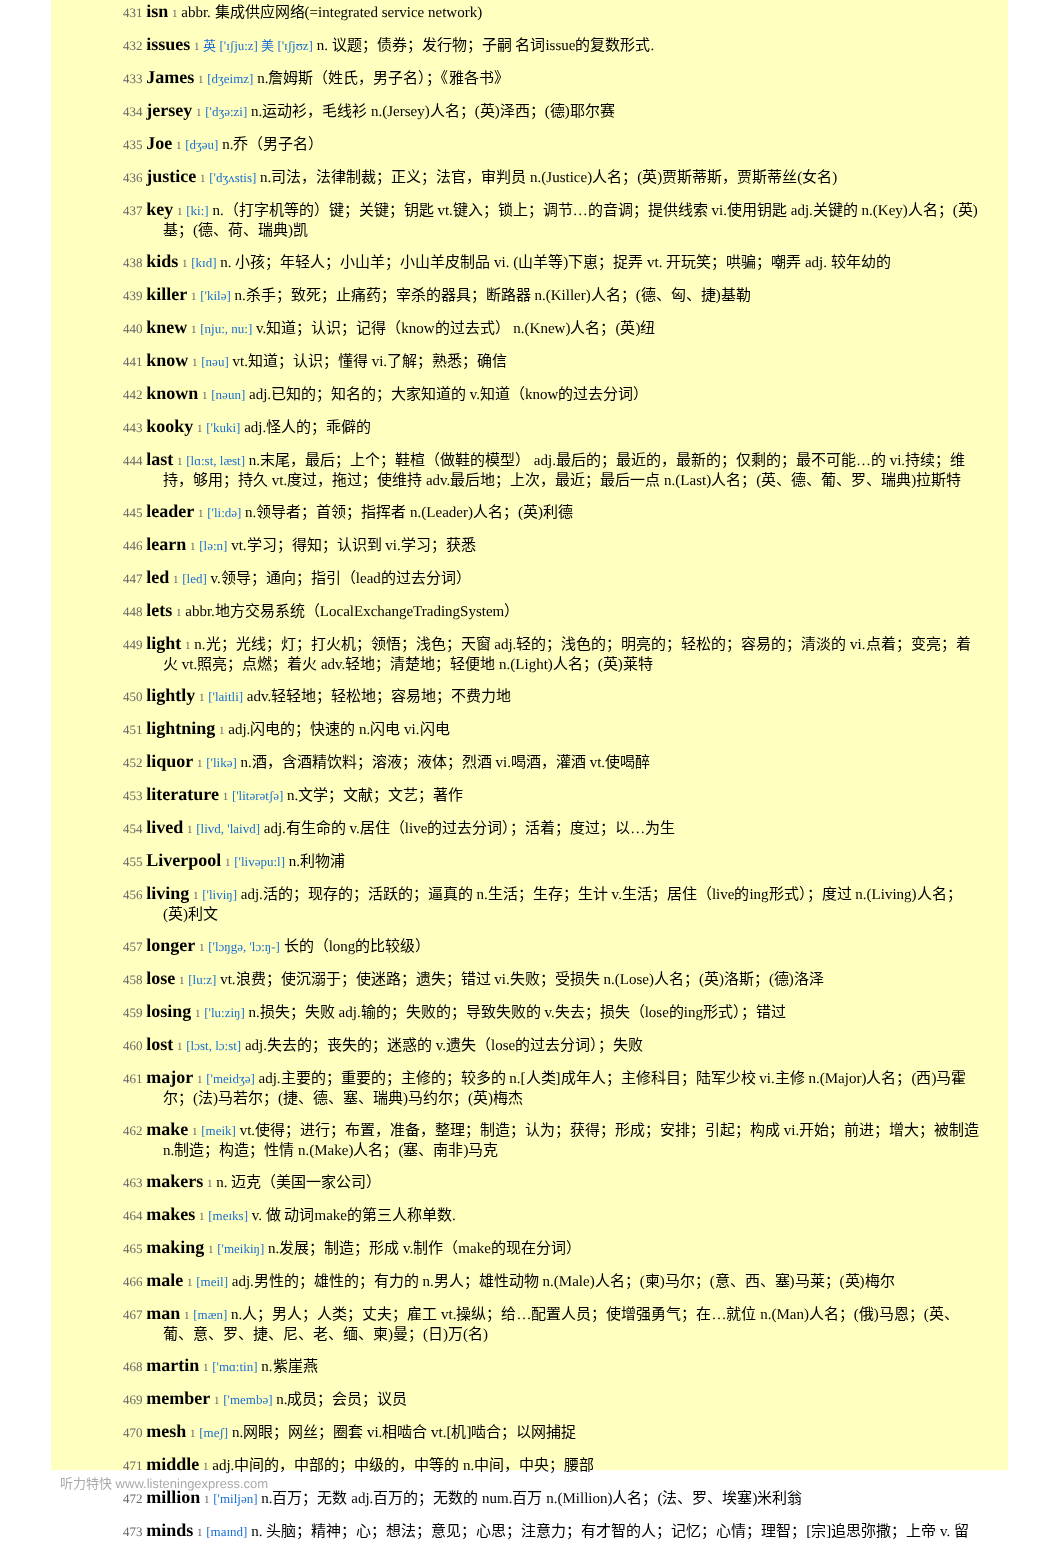431 isn 1 abbr. 集成供应网络(=integrated service network)
432 issues 1 英 ['ɪʃju:z] 美 ['ɪʃjʊz] n. 议题；债券；发行物；子嗣 名词issue的复数形式.
433 James 1 [dʒeimz] n.詹姆斯（姓氏，男子名）；《雅各书》
434 jersey 1 ['dʒə:zi] n.运动衫，毛线衫 n.(Jersey)人名；(英)泽西；(德)耶尔赛
435 Joe 1 [dʒəu] n.乔（男子名）
436 justice 1 ['dʒʌstis] n.司法，法律制裁；正义；法官，审判员 n.(Justice)人名；(英)贾斯蒂斯，贾斯蒂丝(女名)
437 key 1 [ki:] n.（打字机等的）键；关键；钥匙 vt.键入；锁上；调节…的音调；提供线索 vi.使用钥匙 adj.关键的 n.(Key)人名；(英)基；(德、荷、瑞典)凯
438 kids 1 [kɪd] n. 小孩；年轻人；小山羊；小山羊皮制品 vi. (山羊等)下崽；捉弄 vt. 开玩笑；哄骗；嘲弄 adj. 较年幼的
439 killer 1 ['kilə] n.杀手；致死；止痛药；宰杀的器具；断路器 n.(Killer)人名；(德、匈、捷)基勒
440 knew 1 [nju:, nu:] v.知道；认识；记得（know的过去式） n.(Knew)人名；(英)纽
441 know 1 [nəu] vt.知道；认识；懂得 vi.了解；熟悉；确信
442 known 1 [nəun] adj.已知的；知名的；大家知道的 v.知道（know的过去分词）
443 kooky 1 ['kuki] adj.怪人的；乖僻的
444 last 1 [lɑ:st, læst] n.末尾，最后；上个；鞋楦（做鞋的模型） adj.最后的；最近的，最新的；仅剩的；最不可能…的 vi.持续；维持，够用；持久 vt.度过，拖过；使维持 adv.最后地；上次，最近；最后一点 n.(Last)人名；(英、德、葡、罗、瑞典)拉斯特
445 leader 1 ['li:də] n.领导者；首领；指挥者 n.(Leader)人名；(英)利德
446 learn 1 [lə:n] vt.学习；得知；认识到 vi.学习；获悉
447 led 1 [led] v.领导；通向；指引（lead的过去分词）
448 lets 1 abbr.地方交易系统（LocalExchangeTradingSystem）
449 light 1 n.光；光线；灯；打火机；领悟；浅色；天窗 adj.轻的；浅色的；明亮的；轻松的；容易的；清淡的 vi.点着；变亮；着火 vt.照亮；点燃；着火 adv.轻地；清楚地；轻便地 n.(Light)人名；(英)莱特
450 lightly 1 ['laitli] adv.轻轻地；轻松地；容易地；不费力地
451 lightning 1 adj.闪电的；快速的 n.闪电 vi.闪电
452 liquor 1 ['likə] n.酒，含酒精饮料；溶液；液体；烈酒 vi.喝酒，灌酒 vt.使喝醉
453 literature 1 ['litərətʃə] n.文学；文献；文艺；著作
454 lived 1 [livd, 'laivd] adj.有生命的 v.居住（live的过去分词）；活着；度过；以…为生
455 Liverpool 1 ['livəpu:l] n.利物浦
456 living 1 ['liviŋ] adj.活的；现存的；活跃的；逼真的 n.生活；生存；生计 v.生活；居住（live的ing形式）；度过 n.(Living)人名；(英)利文
457 longer 1 ['lɔŋgə, 'lɔ:ŋ-] 长的（long的比较级）
458 lose 1 [lu:z] vt.浪费；使沉溺于；使迷路；遗失；错过 vi.失败；受损失 n.(Lose)人名；(英)洛斯；(德)洛泽
459 losing 1 ['lu:ziŋ] n.损失；失败 adj.输的；失败的；导致失败的 v.失去；损失（lose的ing形式）；错过
460 lost 1 [lɔst, lɔ:st] adj.失去的；丧失的；迷惑的 v.遗失（lose的过去分词）；失败
461 major 1 ['meidʒə] adj.主要的；重要的；主修的；较多的 n.[人类]成年人；主修科目；陆军少校 vi.主修 n.(Major)人名；(西)马霍尔；(法)马若尔；(捷、德、塞、瑞典)马约尔；(英)梅杰
462 make 1 [meik] vt.使得；进行；布置，准备，整理；制造；认为；获得；形成；安排；引起；构成 vi.开始；前进；增大；被制造 n.制造；构造；性情 n.(Make)人名；(塞、南非)马克
463 makers 1 n. 迈克（美国一家公司）
464 makes 1 [meɪks] v. 做 动词make的第三人称单数.
465 making 1 ['meikiŋ] n.发展；制造；形成 v.制作（make的现在分词）
466 male 1 [meil] adj.男性的；雄性的；有力的 n.男人；雄性动物 n.(Male)人名；(柬)马尔；(意、西、塞)马莱；(英)梅尔
467 man 1 [mæn] n.人；男人；人类；丈夫；雇工 vt.操纵；给…配置人员；使增强勇气；在…就位 n.(Man)人名；(俄)马恩；(英、葡、意、罗、捷、尼、老、缅、柬)曼；(日)万(名)
468 martin 1 ['mɑ:tin] n.紫崖燕
469 member 1 ['membə] n.成员；会员；议员
470 mesh 1 [meʃ] n.网眼；网丝；圈套 vi.相啮合 vt.[机]啮合；以网捕捉
471 middle 1 adj.中间的，中部的；中级的，中等的 n.中间，中央；腰部
472 million 1 ['miljən] n.百万；无数 adj.百万的；无数的 num.百万 n.(Million)人名；(法、罗、埃塞)米利翁
473 minds 1 [maɪnd] n. 头脑；精神；心；想法；意见；心思；注意力；有才智的人；记忆；心情；理智；[宗]追思弥撒；上帝 v. 留
听力特快 www.listeningexpress.com